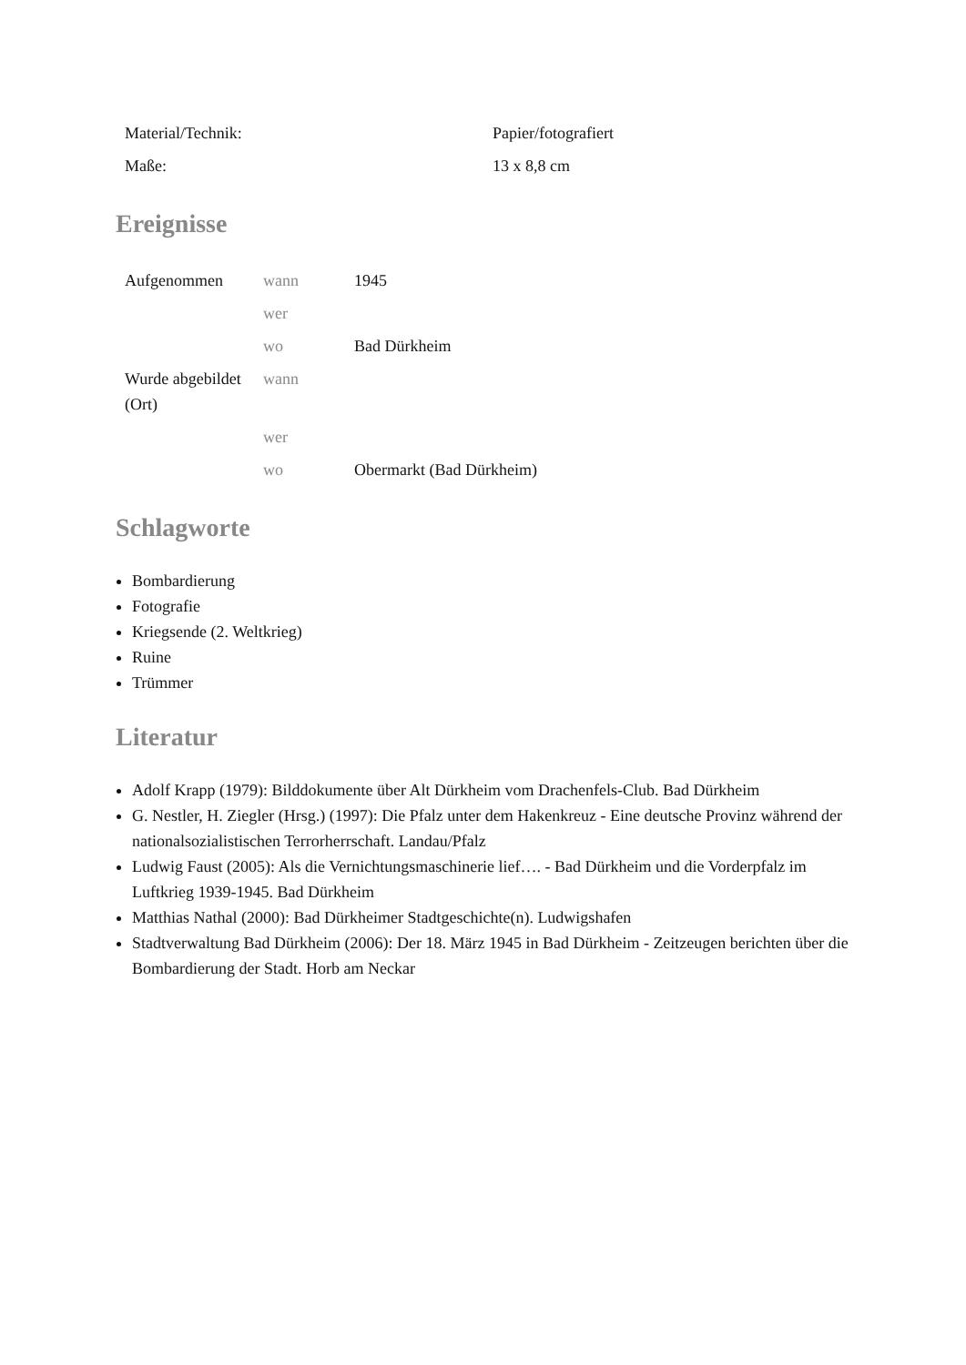| Material/Technik: | Papier/fotografiert |
| Maße: | 13 x 8,8 cm |
Ereignisse
| Aufgenommen | wann | 1945 |
| | wer | |
| | wo | Bad Dürkheim |
| Wurde abgebildet (Ort) | wann | |
| | wer | |
| | wo | Obermarkt (Bad Dürkheim) |
Schlagworte
Bombardierung
Fotografie
Kriegsende (2. Weltkrieg)
Ruine
Trümmer
Literatur
Adolf Krapp (1979): Bilddokumente über Alt Dürkheim vom Drachenfels-Club. Bad Dürkheim
G. Nestler, H. Ziegler (Hrsg.) (1997): Die Pfalz unter dem Hakenkreuz - Eine deutsche Provinz während der nationalsozialistischen Terrorherrschaft. Landau/Pfalz
Ludwig Faust (2005): Als die Vernichtungsmaschinerie lief…. - Bad Dürkheim und die Vorderpfalz im Luftkrieg 1939-1945. Bad Dürkheim
Matthias Nathal (2000): Bad Dürkheimer Stadtgeschichte(n). Ludwigshafen
Stadtverwaltung Bad Dürkheim (2006): Der 18. März 1945 in Bad Dürkheim - Zeitzeugen berichten über die Bombardierung der Stadt. Horb am Neckar